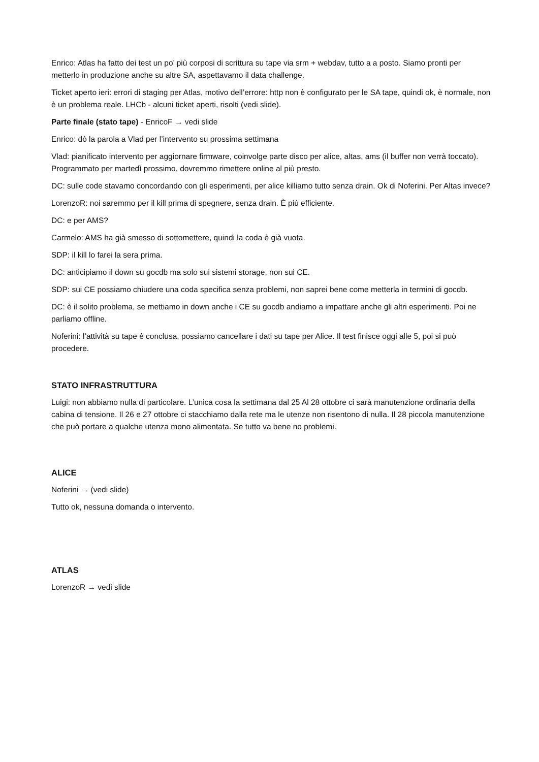Enrico: Atlas ha fatto dei test un po’ più corposi di scrittura su tape via srm + webdav, tutto a a posto. Siamo pronti per metterlo in produzione anche su altre SA, aspettavamo il data challenge.
Ticket aperto ieri: errori di staging per Atlas, motivo dell’errore: http non è configurato per le SA tape, quindi ok, è normale, non è un problema reale. LHCb - alcuni ticket aperti, risolti (vedi slide).
Parte finale (stato tape) - EnricoF → vedi slide
Enrico: dò la parola a Vlad per l’intervento su prossima settimana
Vlad: pianificato intervento per aggiornare firmware, coinvolge parte disco per alice, altas, ams (il buffer non verrà toccato). Programmato per martedì prossimo, dovremmo rimettere online al più presto.
DC: sulle code stavamo concordando con gli esperimenti, per alice killiamo tutto senza drain. Ok di Noferini. Per Altas invece?
LorenzoR: noi saremmo per il kill prima di spegnere, senza drain. È più efficiente.
DC: e per AMS?
Carmelo: AMS ha già smesso di sottomettere, quindi la coda è già vuota.
SDP: il kill lo farei la sera prima.
DC: anticipiamo il down su gocdb ma solo sui sistemi storage, non sui CE.
SDP: sui CE possiamo chiudere una coda specifica senza problemi, non saprei bene come metterla in termini di gocdb.
DC: è il solito problema, se mettiamo in down anche i CE su gocdb andiamo a impattare anche gli altri esperimenti. Poi ne parliamo offline.
Noferini: l’attività su tape è conclusa, possiamo cancellare i dati su tape per Alice. Il test finisce oggi alle 5, poi si può procedere.
STATO INFRASTRUTTURA
Luigi: non abbiamo nulla di particolare. L’unica cosa la settimana dal 25 Al 28 ottobre ci sarà manutenzione ordinaria della cabina di tensione. Il 26 e 27 ottobre ci stacchiamo dalla rete ma le utenze non risentono di nulla. Il 28 piccola manutenzione che può portare a qualche utenza mono alimentata. Se tutto va bene no problemi.
ALICE
Noferini → (vedi slide)
Tutto ok, nessuna domanda o intervento.
ATLAS
LorenzoR → vedi slide